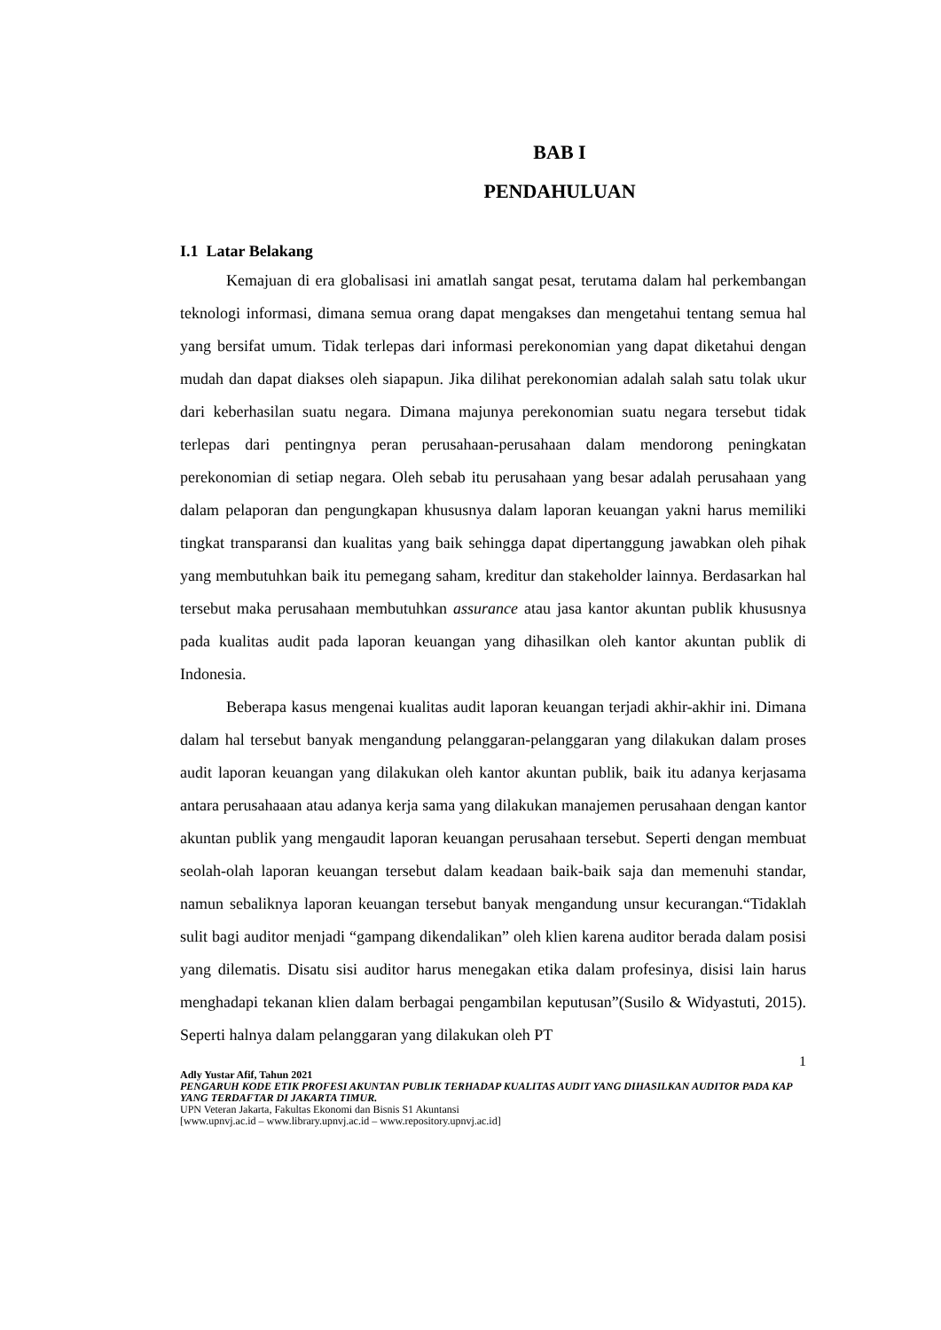BAB I
PENDAHULUAN
I.1 Latar Belakang
Kemajuan di era globalisasi ini amatlah sangat pesat, terutama dalam hal perkembangan teknologi informasi, dimana semua orang dapat mengakses dan mengetahui tentang semua hal yang bersifat umum. Tidak terlepas dari informasi perekonomian yang dapat diketahui dengan mudah dan dapat diakses oleh siapapun. Jika dilihat perekonomian adalah salah satu tolak ukur dari keberhasilan suatu negara. Dimana majunya perekonomian suatu negara tersebut tidak terlepas dari pentingnya peran perusahaan-perusahaan dalam mendorong peningkatan perekonomian di setiap negara. Oleh sebab itu perusahaan yang besar adalah perusahaan yang dalam pelaporan dan pengungkapan khususnya dalam laporan keuangan yakni harus memiliki tingkat transparansi dan kualitas yang baik sehingga dapat dipertanggung jawabkan oleh pihak yang membutuhkan baik itu pemegang saham, kreditur dan stakeholder lainnya. Berdasarkan hal tersebut maka perusahaan membutuhkan assurance atau jasa kantor akuntan publik khususnya pada kualitas audit pada laporan keuangan yang dihasilkan oleh kantor akuntan publik di Indonesia.
Beberapa kasus mengenai kualitas audit laporan keuangan terjadi akhir-akhir ini. Dimana dalam hal tersebut banyak mengandung pelanggaran-pelanggaran yang dilakukan dalam proses audit laporan keuangan yang dilakukan oleh kantor akuntan publik, baik itu adanya kerjasama antara perusahaaan atau adanya kerja sama yang dilakukan manajemen perusahaan dengan kantor akuntan publik yang mengaudit laporan keuangan perusahaan tersebut. Seperti dengan membuat seolah-olah laporan keuangan tersebut dalam keadaan baik-baik saja dan memenuhi standar, namun sebaliknya laporan keuangan tersebut banyak mengandung unsur kecurangan.“Tidaklah sulit bagi auditor menjadi “gampang dikendalikan” oleh klien karena auditor berada dalam posisi yang dilematis. Disatu sisi auditor harus menegakan etika dalam profesinya, disisi lain harus menghadapi tekanan klien dalam berbagai pengambilan keputusan”(Susilo & Widyastuti, 2015). Seperti halnya dalam pelanggaran yang dilakukan oleh PT
1
Adly Yustar Afif, Tahun 2021
PENGARUH KODE ETIK PROFESI AKUNTAN PUBLIK TERHADAP KUALITAS AUDIT YANG DIHASILKAN AUDITOR PADA KAP YANG TERDAFTAR DI JAKARTA TIMUR.
UPN Veteran Jakarta, Fakultas Ekonomi dan Bisnis S1 Akuntansi
[www.upnvj.ac.id – www.library.upnvj.ac.id – www.repository.upnvj.ac.id]